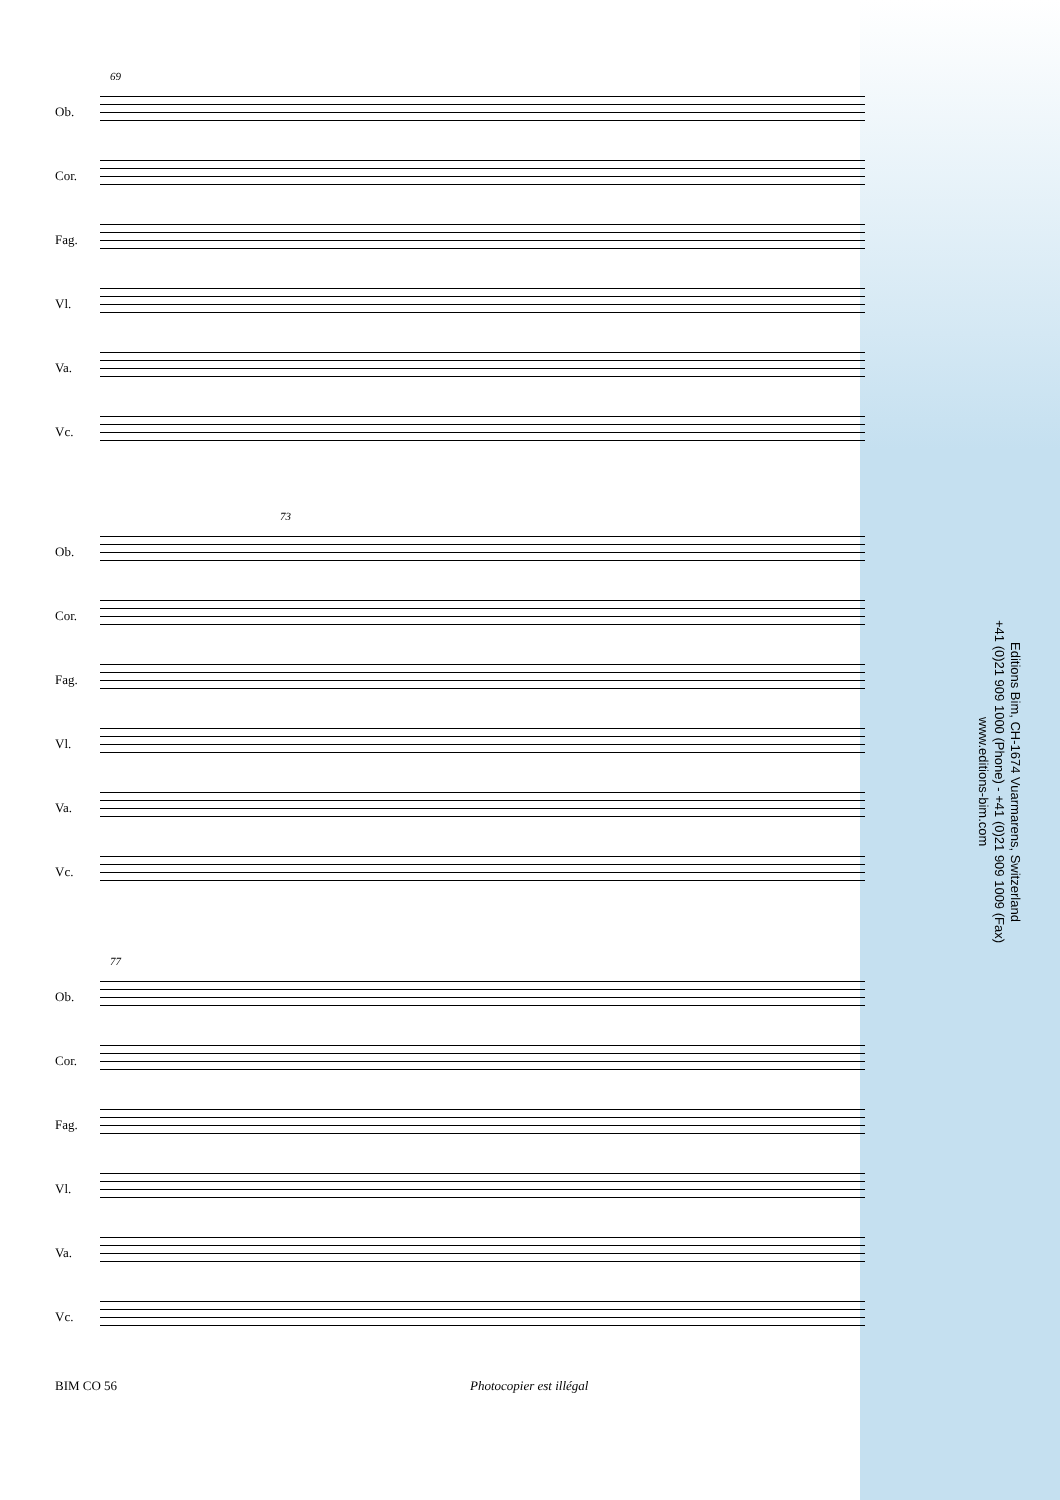69
Ob.
Cor.
Fag.
Vl.
Va.
Vc.
73
Ob.
Cor.
Fag.
Vl.
Va.
Vc.
77
Ob.
Cor.
Fag.
Vl.
Va.
Vc.
Editions Bim, CH-1674 Vuarmarens, Switzerland
+41 (0)21 909 1000 (Phone) - +41 (0)21 909 1009 (Fax)
www.editions-bim.com
BIM CO 56 Photocopier est illégal